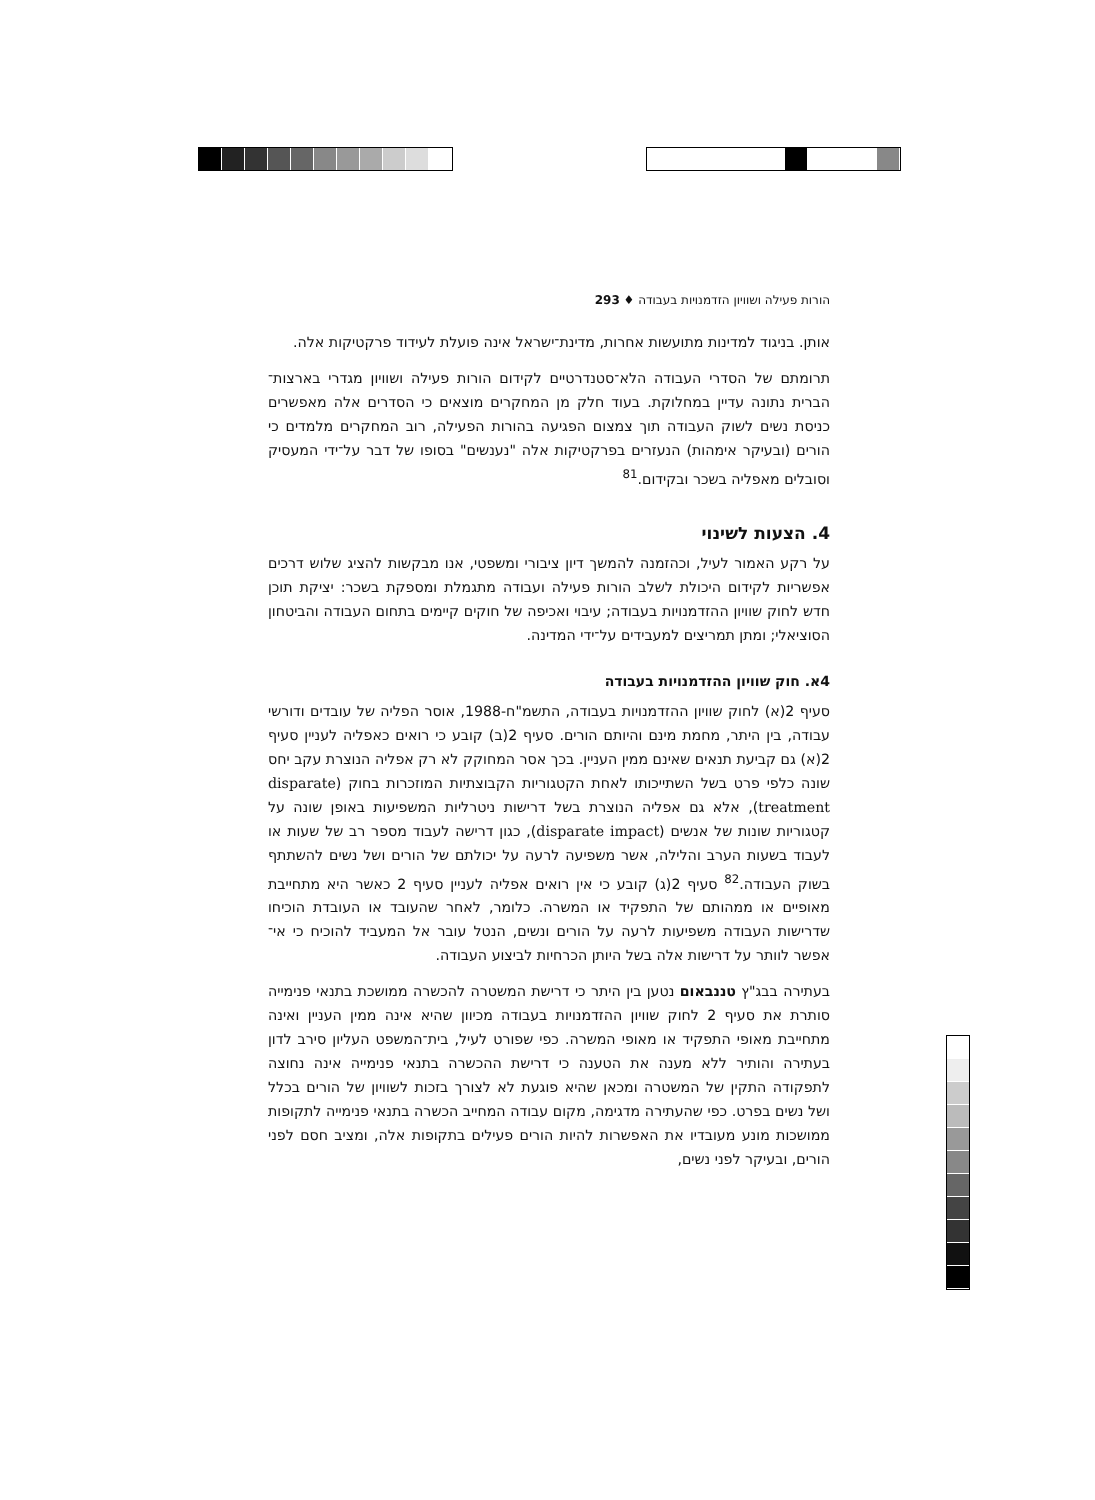הורות פעילה ושוויון הזדמנויות בעבודה ♦ 293
אותן. בניגוד למדינות מתועשות אחרות, מדינת־ישראל אינה פועלת לעידוד פרקטיקות אלה.
תרומתם של הסדרי העבודה הלא־סטנדרטיים לקידום הורות פעילה ושוויון מגדרי בארצות־הברית נתונה עדיין במחלוקת. בעוד חלק מן המחקרים מוצאים כי הסדרים אלה מאפשרים כניסת נשים לשוק העבודה תוך צמצום הפגיעה בהורות הפעילה, רוב המחקרים מלמדים כי הורים (ובעיקר אימהות) הנעזרים בפרקטיקות אלה "נענשים" בסופו של דבר על־ידי המעסיק וסובלים מאפליה בשכר ובקידום.<sup>81</sup>
4. הצעות לשינוי
על רקע האמור לעיל, וכהזמנה להמשך דיון ציבורי ומשפטי, אנו מבקשות להציג שלוש דרכים אפשריות לקידום היכולת לשלב הורות פעילה ועבודה מתגמלת ומספקת בשכר: יציקת תוכן חדש לחוק שוויון ההזדמנויות בעבודה; עיבוי ואכיפה של חוקים קיימים בתחום העבודה והביטחון הסוציאלי; ומתן תמריצים למעבידים על־ידי המדינה.
4א. חוק שוויון ההזדמנויות בעבודה
סעיף 2(א) לחוק שוויון ההזדמנויות בעבודה, התשמ"ח-1988, אוסר הפליה של עובדים ודורשי עבודה, בין היתר, מחמת מינם והיותם הורים. סעיף 2(ב) קובע כי רואים כאפליה לעניין סעיף 2(א) גם קביעת תנאים שאינם ממין העניין. בכך אסר המחוקק לא רק אפליה הנוצרת עקב יחס שונה כלפי פרט בשל השתייכותו לאחת הקטגוריות הקבוצתיות המוזכרות בחוק (disparate treatment), אלא גם אפליה הנוצרת בשל דרישות ניטרליות המשפיעות באופן שונה על קטגוריות שונות של אנשים (disparate impact), כגון דרישה לעבוד מספר רב של שעות או לעבוד בשעות הערב והלילה, אשר משפיעה לרעה על יכולתם של הורים ושל נשים להשתתף בשוק העבודה.<sup>82</sup> סעיף 2(ג) קובע כי אין רואים אפליה לעניין סעיף 2 כאשר היא מתחייבת מאופיים או ממהותם של התפקיד או המשרה. כלומר, לאחר שהעובד או העובדת הוכיחו שדרישות העבודה משפיעות לרעה על הורים ונשים, הנטל עובר אל המעביד להוכיח כי אי־אפשר לוותר על דרישות אלה בשל היותן הכרחיות לביצוע העבודה.
בעתירה בבג"ץ טננבאום נטען בין היתר כי דרישת המשטרה להכשרה ממושכת בתנאי פנימייה סותרת את סעיף 2 לחוק שוויון ההזדמנויות בעבודה מכיוון שהיא אינה ממין העניין ואינה מתחייבת מאופי התפקיד או מאופי המשרה. כפי שפורט לעיל, בית־המשפט העליון סירב לדון בעתירה והותיר ללא מענה את הטענה כי דרישת ההכשרה בתנאי פנימייה אינה נחוצה לתפקודה התקין של המשטרה ומכאן שהיא פוגעת לא לצורך בזכות לשוויון של הורים בכלל ושל נשים בפרט. כפי שהעתירה מדגימה, מקום עבודה המחייב הכשרה בתנאי פנימייה לתקופות ממושכות מונע מעובדיו את האפשרות להיות הורים פעילים בתקופות אלה, ומציב חסם לפני הורים, ובעיקר לפני נשים,